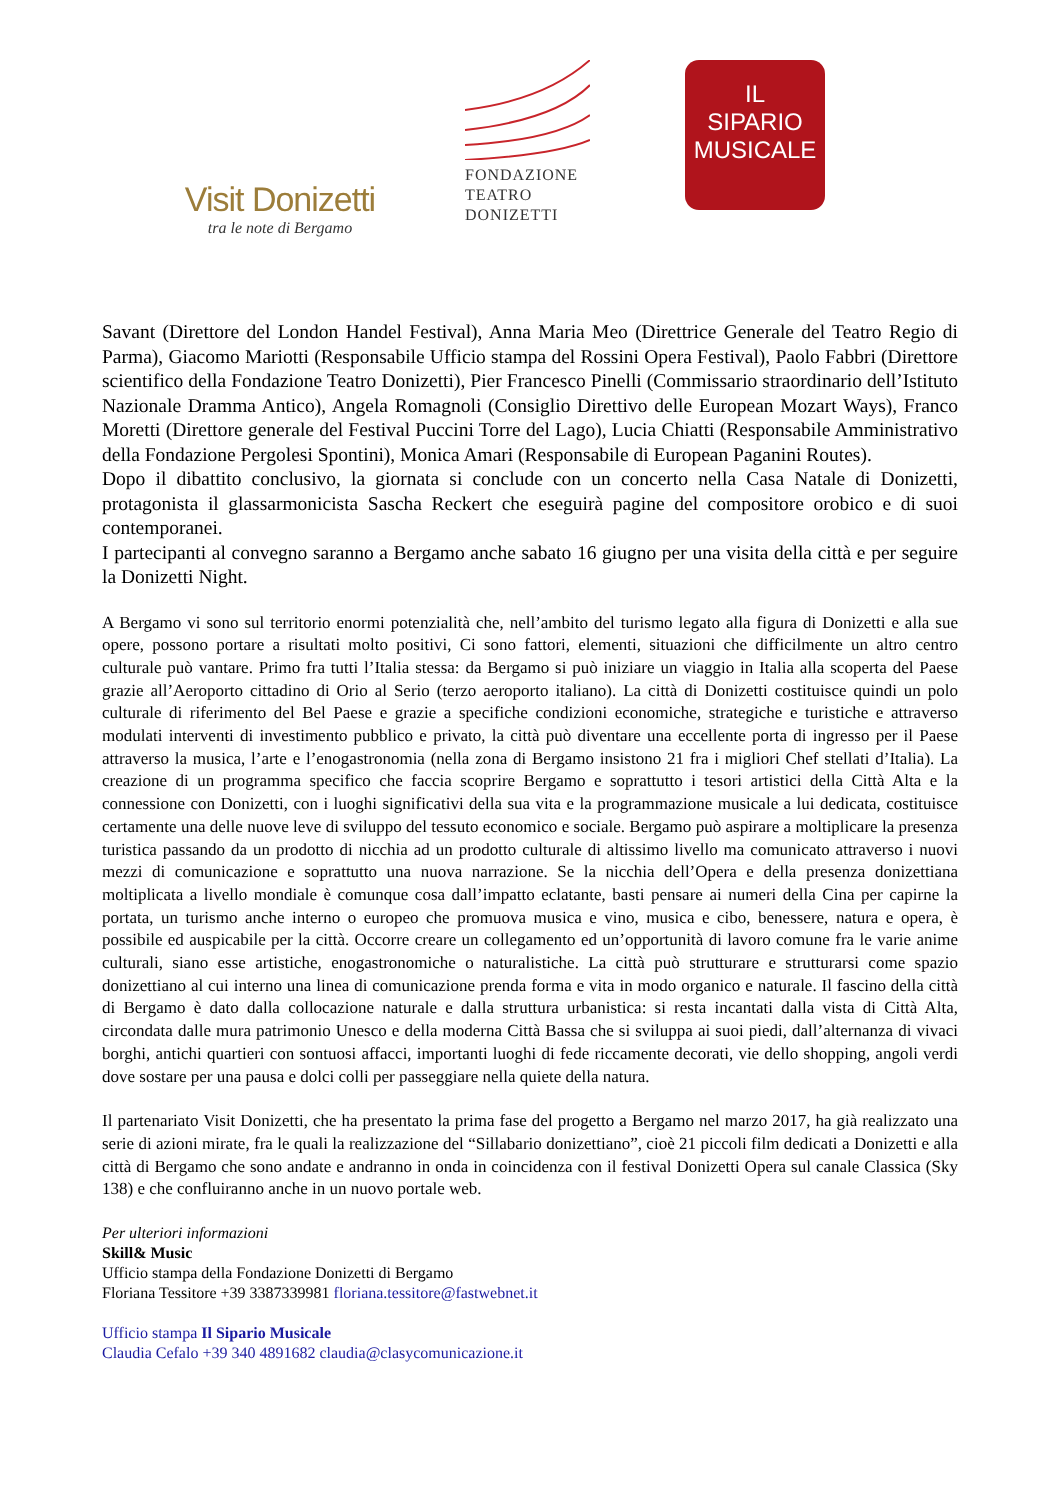Visit Donizetti
tra le note di Bergamo
FONDAZIONE
TEATRO
DONIZETTI
IL
SIPARIO
MUSICALE
Savant (Direttore del London Handel Festival), Anna Maria Meo (Direttrice Generale del Teatro Regio di Parma), Giacomo Mariotti (Responsabile Ufficio stampa del Rossini Opera Festival), Paolo Fabbri (Direttore scientifico della Fondazione Teatro Donizetti), Pier Francesco Pinelli (Commissario straordinario dell’Istituto Nazionale Dramma Antico), Angela Romagnoli (Consiglio Direttivo delle European Mozart Ways), Franco Moretti (Direttore generale del Festival Puccini Torre del Lago), Lucia Chiatti (Responsabile Amministrativo della Fondazione Pergolesi Spontini), Monica Amari (Responsabile di European Paganini Routes).
Dopo il dibattito conclusivo, la giornata si conclude con un concerto nella Casa Natale di Donizetti, protagonista il glassarmonicista Sascha Reckert che eseguirà pagine del compositore orobico e di suoi contemporanei.
I partecipanti al convegno saranno a Bergamo anche sabato 16 giugno per una visita della città e per seguire la Donizetti Night.
A Bergamo vi sono sul territorio enormi potenzialità che, nell’ambito del turismo legato alla figura di Donizetti e alla sue opere, possono portare a risultati molto positivi, Ci sono fattori, elementi, situazioni che difficilmente un altro centro culturale può vantare. Primo fra tutti l’Italia stessa: da Bergamo si può iniziare un viaggio in Italia alla scoperta del Paese grazie all’Aeroporto cittadino di Orio al Serio (terzo aeroporto italiano). La città di Donizetti costituisce quindi un polo culturale di riferimento del Bel Paese e grazie a specifiche condizioni economiche, strategiche e turistiche e attraverso modulati interventi di investimento pubblico e privato, la città può diventare una eccellente porta di ingresso per il Paese attraverso la musica, l’arte e l’enogastronomia (nella zona di Bergamo insistono 21 fra i migliori Chef stellati d’Italia). La creazione di un programma specifico che faccia scoprire Bergamo e soprattutto i tesori artistici della Città Alta e la connessione con Donizetti, con i luoghi significativi della sua vita e la programmazione musicale a lui dedicata, costituisce certamente una delle nuove leve di sviluppo del tessuto economico e sociale. Bergamo può aspirare a moltiplicare la presenza turistica passando da un prodotto di nicchia ad un prodotto culturale di altissimo livello ma comunicato attraverso i nuovi mezzi di comunicazione e soprattutto una nuova narrazione. Se la nicchia dell’Opera e della presenza donizettiana moltiplicata a livello mondiale è comunque cosa dall’impatto eclatante, basti pensare ai numeri della Cina per capirne la portata, un turismo anche interno o europeo che promuova musica e vino, musica e cibo, benessere, natura e opera, è possibile ed auspicabile per la città. Occorre creare un collegamento ed un’opportunità di lavoro comune fra le varie anime culturali, siano esse artistiche, enogastronomiche o naturalistiche. La città può strutturare e strutturarsi come spazio donizettiano al cui interno una linea di comunicazione prenda forma e vita in modo organico e naturale. Il fascino della città di Bergamo è dato dalla collocazione naturale e dalla struttura urbanistica: si resta incantati dalla vista di Città Alta, circondata dalle mura patrimonio Unesco e della moderna Città Bassa che si sviluppa ai suoi piedi, dall’alternanza di vivaci borghi, antichi quartieri con sontuosi affacci, importanti luoghi di fede riccamente decorati, vie dello shopping, angoli verdi dove sostare per una pausa e dolci colli per passeggiare nella quiete della natura.
Il partenariato Visit Donizetti, che ha presentato la prima fase del progetto a Bergamo nel marzo 2017, ha già realizzato una serie di azioni mirate, fra le quali la realizzazione del “Sillabario donizettiano”, cioè 21 piccoli film dedicati a Donizetti e alla città di Bergamo che sono andate e andranno in onda in coincidenza con il festival Donizetti Opera sul canale Classica (Sky 138) e che confluiranno anche in un nuovo portale web.
Per ulteriori informazioni
Skill& Music
Ufficio stampa della Fondazione Donizetti di Bergamo
Floriana Tessitore +39 3387339981 floriana.tessitore@fastwebnet.it
Ufficio stampa Il Sipario Musicale
Claudia Cefalo +39 340 4891682 claudia@clasycomunicazione.it